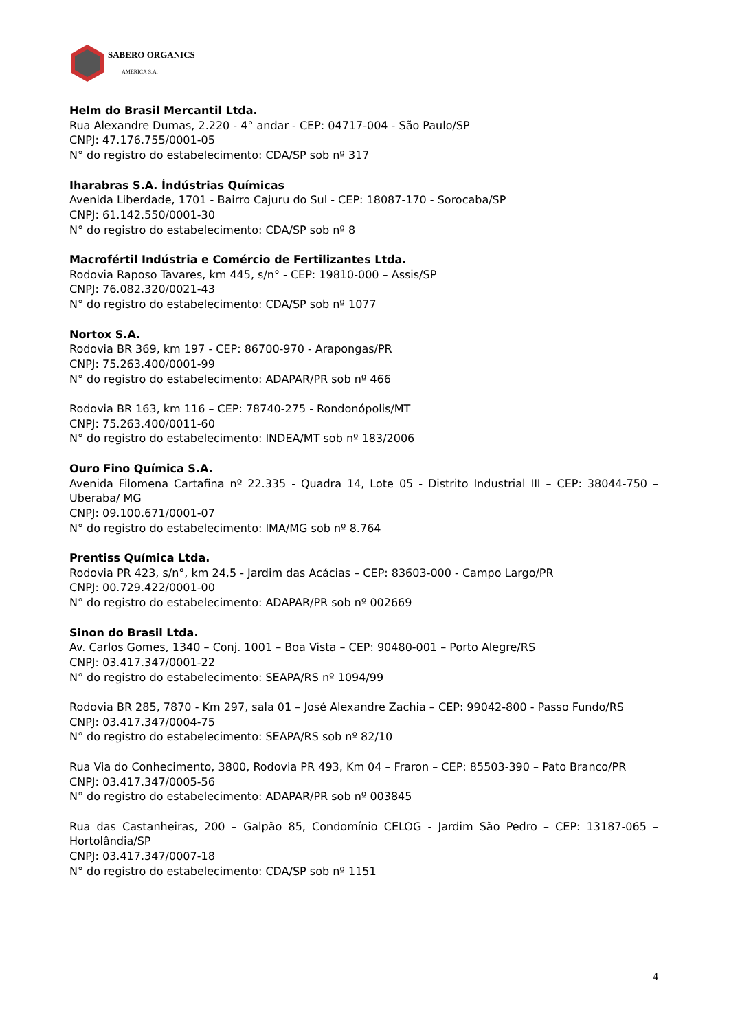SABERO ORGANICS
AMÉRICA S.A.
Helm do Brasil Mercantil Ltda.
Rua Alexandre Dumas, 2.220 - 4° andar - CEP: 04717-004 - São Paulo/SP
CNPJ: 47.176.755/0001-05
N° do registro do estabelecimento: CDA/SP sob nº 317
Iharabras S.A. Índústrias Químicas
Avenida Liberdade, 1701 - Bairro Cajuru do Sul - CEP: 18087-170 - Sorocaba/SP
CNPJ: 61.142.550/0001-30
N° do registro do estabelecimento: CDA/SP sob nº 8
Macrofértil Indústria e Comércio de Fertilizantes Ltda.
Rodovia Raposo Tavares, km 445, s/n° - CEP: 19810-000 – Assis/SP
CNPJ: 76.082.320/0021-43
N° do registro do estabelecimento: CDA/SP sob nº 1077
Nortox S.A.
Rodovia BR 369, km 197 - CEP: 86700-970 - Arapongas/PR
CNPJ: 75.263.400/0001-99
N° do registro do estabelecimento: ADAPAR/PR sob nº 466
Rodovia BR 163, km 116 – CEP: 78740-275 - Rondonópolis/MT
CNPJ: 75.263.400/0011-60
N° do registro do estabelecimento: INDEA/MT sob nº 183/2006
Ouro Fino Química S.A.
Avenida Filomena Cartafina nº 22.335 - Quadra 14, Lote 05 - Distrito Industrial III – CEP: 38044-750 – Uberaba/ MG
CNPJ: 09.100.671/0001-07
N° do registro do estabelecimento: IMA/MG sob nº 8.764
Prentiss Química Ltda.
Rodovia PR 423, s/n°, km 24,5 - Jardim das Acácias – CEP: 83603-000 - Campo Largo/PR
CNPJ: 00.729.422/0001-00
N° do registro do estabelecimento: ADAPAR/PR sob nº 002669
Sinon do Brasil Ltda.
Av. Carlos Gomes, 1340 – Conj. 1001 – Boa Vista – CEP: 90480-001 – Porto Alegre/RS
CNPJ: 03.417.347/0001-22
N° do registro do estabelecimento: SEAPA/RS nº 1094/99
Rodovia BR 285, 7870 - Km 297, sala 01 – José Alexandre Zachia – CEP: 99042-800 - Passo Fundo/RS
CNPJ: 03.417.347/0004-75
N° do registro do estabelecimento: SEAPA/RS sob nº 82/10
Rua Via do Conhecimento, 3800, Rodovia PR 493, Km 04 – Fraron – CEP: 85503-390 – Pato Branco/PR
CNPJ: 03.417.347/0005-56
N° do registro do estabelecimento: ADAPAR/PR sob nº 003845
Rua das Castanheiras, 200 – Galpão 85, Condomínio CELOG - Jardim São Pedro – CEP: 13187-065 – Hortolândia/SP
CNPJ: 03.417.347/0007-18
N° do registro do estabelecimento: CDA/SP sob nº 1151
4